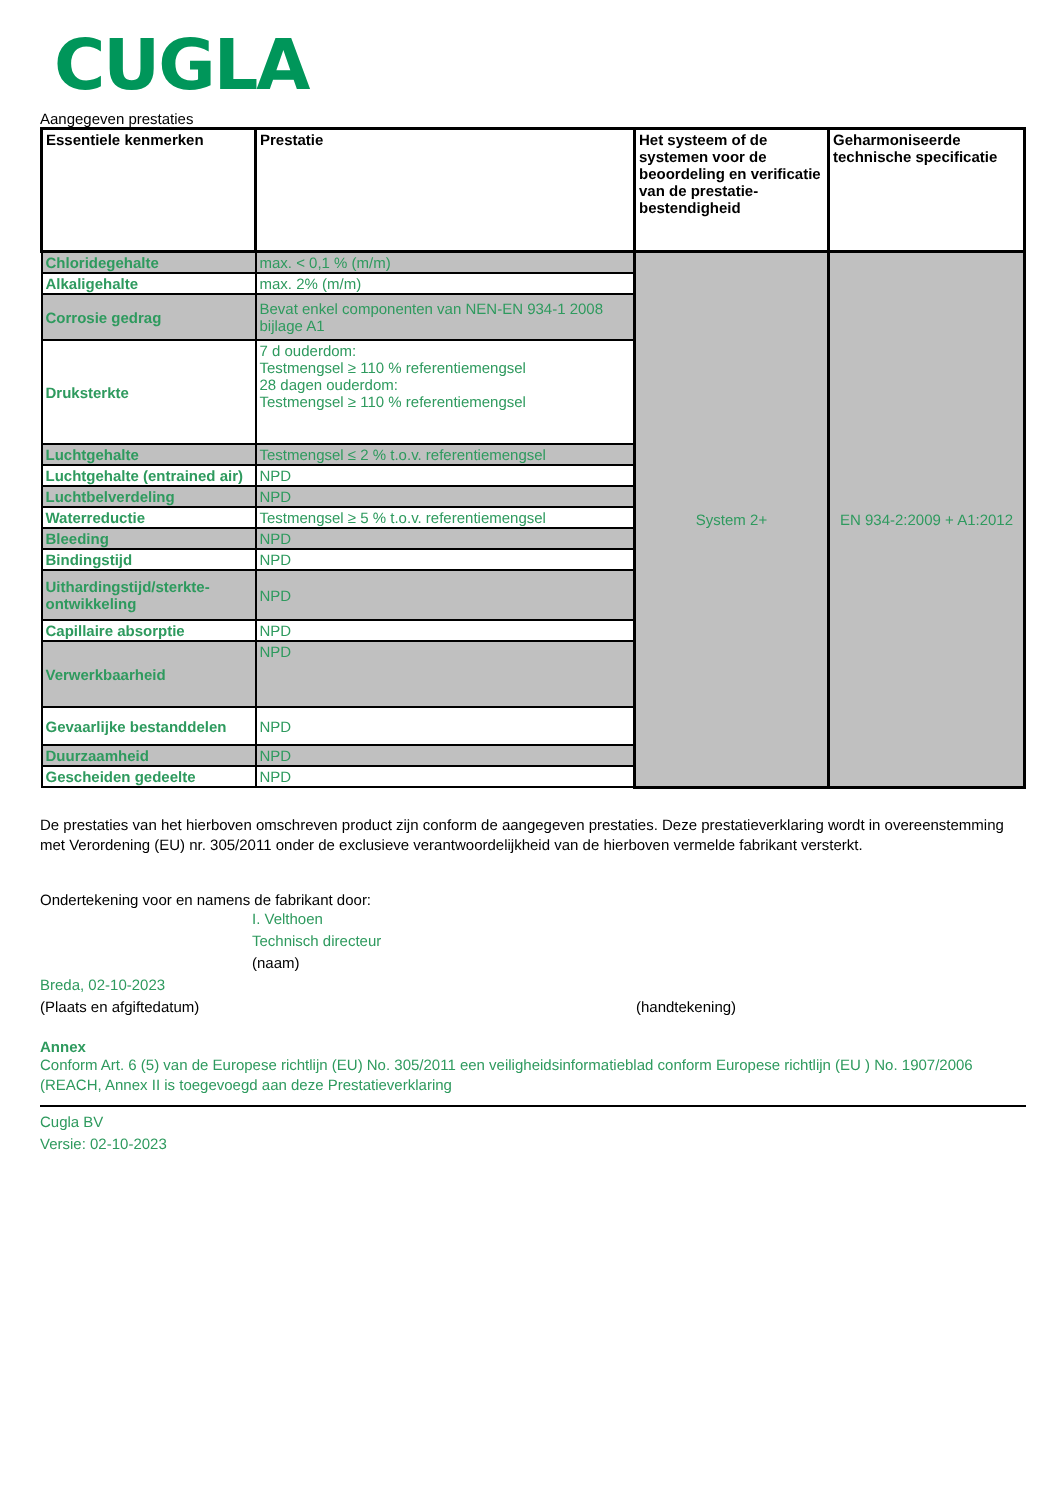CUGLA
Aangegeven prestaties
| Essentiele kenmerken | Prestatie | Het systeem of de systemen voor de beoordeling en verificatie van de prestatie-bestendigheid | Geharmoniseerde technische specificatie |
| --- | --- | --- | --- |
| Chloridegehalte | max. < 0,1 % (m/m) | System 2+ | EN 934-2:2009 + A1:2012 |
| Alkaligehalte | max. 2% (m/m) | | |
| Corrosie gedrag | Bevat enkel componenten van NEN-EN 934-1 2008 bijlage A1 | | |
| Druksterkte | 7 d ouderdom: Testmengsel ≥ 110 % referentiemengsel 28 dagen ouderdom: Testmengsel ≥ 110 % referentiemengsel | | |
| Luchtgehalte | Testmengsel ≤ 2 % t.o.v. referentiemengsel | | |
| Luchtgehalte (entrained air) | NPD | | |
| Luchtbelverdeling | NPD | | |
| Waterreductie | Testmengsel ≥ 5 % t.o.v. referentiemengsel | | |
| Bleeding | NPD | | |
| Bindingstijd | NPD | | |
| Uithardingstijd/sterkte-ontwikkeling | NPD | | |
| Capillaire absorptie | NPD | | |
| Verwerkbaarheid | NPD | | |
| Gevaarlijke bestanddelen | NPD | | |
| Duurzaamheid | NPD | | |
| Gescheiden gedeelte | NPD | | |
De prestaties van het hierboven omschreven product zijn conform de aangegeven prestaties. Deze prestatieverklaring wordt in overeenstemming met Verordening (EU) nr. 305/2011 onder de exclusieve verantwoordelijkheid van de hierboven vermelde fabrikant versterkt.
Ondertekening voor en namens de fabrikant door:
I. Velthoen
Technisch directeur
(naam)
Breda, 02-10-2023
(Plaats en afgiftedatum)
(handtekening)
Annex
Conform Art. 6 (5) van de Europese richtlijn (EU) No. 305/2011 een veiligheidsinformatieblad conform Europese richtlijn (EU ) No. 1907/2006 (REACH, Annex II is toegevoegd aan deze Prestatieverklaring
Cugla BV
Versie: 02-10-2023